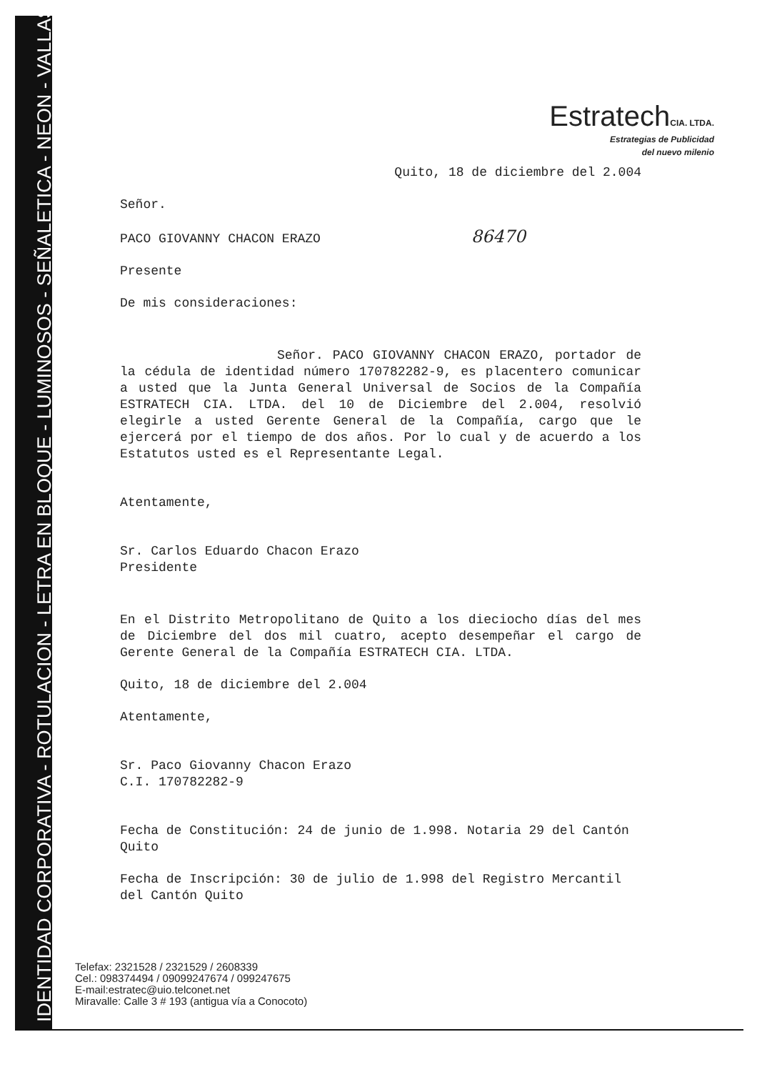IDENTIDAD CORPORATIVA - ROTULACION - LETRA EN BLOQUE - LUMINOSOS - SEÑALETICA - NEON - VALLAS
Estratech CIA. LTDA.
Estrategias de Publicidad
del nuevo milenio
Quito, 18 de diciembre del 2.004
Señor.
PACO GIOVANNY CHACON ERAZO 86470
Presente
De mis consideraciones:
Señor. PACO GIOVANNY CHACON ERAZO, portador de la cédula de identidad número 170782282-9, es placentero comunicar a usted que la Junta General Universal de Socios de la Compañía ESTRATECH CIA. LTDA. del 10 de Diciembre del 2.004, resolvió elegirle a usted Gerente General de la Compañía, cargo que le ejercerá por el tiempo de dos años. Por lo cual y de acuerdo a los Estatutos usted es el Representante Legal.
Atentamente,
Sr. Carlos Eduardo Chacon Erazo
Presidente
En el Distrito Metropolitano de Quito a los dieciocho días del mes de Diciembre del dos mil cuatro, acepto desempeñar el cargo de Gerente General de la Compañía ESTRATECH CIA. LTDA.
Quito, 18 de diciembre del 2.004
Atentamente,
Sr. Paco Giovanny Chacon Erazo
C.I. 170782282-9
Fecha de Constitución: 24 de junio de 1.998. Notaria 29 del Cantón Quito
Fecha de Inscripción: 30 de julio de 1.998 del Registro Mercantil del Cantón Quito
Telefax: 2321528 / 2321529 / 2608339
Cel.: 098374494 / 09099247674 / 099247675
E-mail:estratec@uio.telconet.net
Miravalle: Calle 3 # 193 (antigua vía a Conocoto)